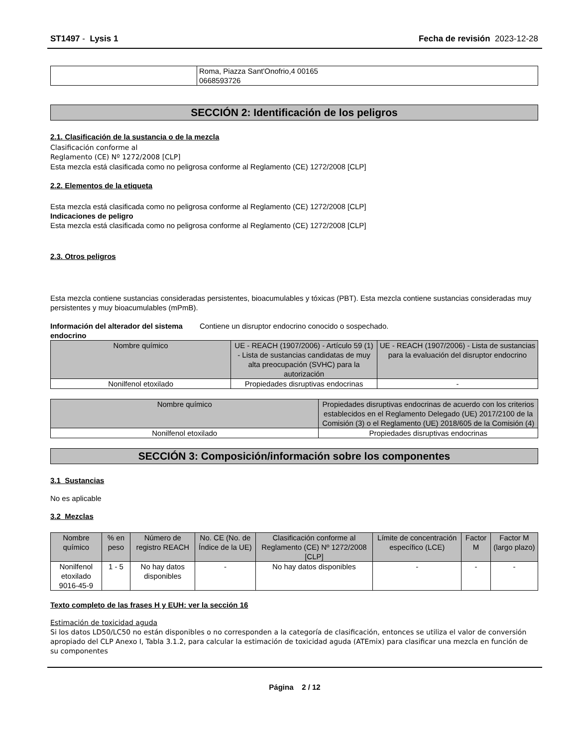ST1497 - Lysis 1 Fecha de revisión 2023-12-28
| | Roma, Piazza Sant'Onofrio,4 00165 0668593726 |
SECCIÓN 2: Identificación de los peligros
2.1. Clasificación de la sustancia o de la mezcla
Clasificación conforme al
Reglamento (CE) Nº 1272/2008 [CLP]
Esta mezcla está clasificada como no peligrosa conforme al Reglamento (CE) 1272/2008 [CLP]
2.2. Elementos de la etiqueta
Esta mezcla está clasificada como no peligrosa conforme al Reglamento (CE) 1272/2008 [CLP]
Indicaciones de peligro
Esta mezcla está clasificada como no peligrosa conforme al Reglamento (CE) 1272/2008 [CLP]
2.3. Otros peligros
Esta mezcla contiene sustancias consideradas persistentes, bioacumulables y tóxicas (PBT). Esta mezcla contiene sustancias consideradas muy persistentes y muy bioacumulables (mPmB).
Información del alterador del sistema endocrino
Contiene un disruptor endocrino conocido o sospechado.
| Nombre químico | UE - REACH (1907/2006) - Artículo 59 (1) - Lista de sustancias candidatas de muy alta preocupación (SVHC) para la autorización | UE - REACH (1907/2006) - Lista de sustancias para la evaluación del disruptor endocrino |
| --- | --- | --- |
| Nonilfenol etoxilado | Propiedades disruptivas endocrinas | - |
| Nombre químico | Propiedades disruptivas endocrinas de acuerdo con los criterios establecidos en el Reglamento Delegado (UE) 2017/2100 de la Comisión (3) o el Reglamento (UE) 2018/605 de la Comisión (4) |
| --- | --- |
| Nonilfenol etoxilado | Propiedades disruptivas endocrinas |
SECCIÓN 3: Composición/información sobre los componentes
3.1 Sustancias
No es aplicable
3.2 Mezclas
| Nombre químico | % en peso | Número de registro REACH | No. CE (No. de Índice de la UE) | Clasificación conforme al Reglamento (CE) Nº 1272/2008 [CLP] | Límite de concentración específico (LCE) | Factor M | Factor M (largo plazo) |
| --- | --- | --- | --- | --- | --- | --- | --- |
| Nonilfenol etoxilado 9016-45-9 | 1 - 5 | No hay datos disponibles | - | No hay datos disponibles | - | - | - |
Texto completo de las frases H y EUH: ver la sección 16
Estimación de toxicidad aguda
Si los datos LD50/LC50 no están disponibles o no corresponden a la categoría de clasificación, entonces se utiliza el valor de conversión apropiado del CLP Anexo I, Tabla 3.1.2, para calcular la estimación de toxicidad aguda (ATEmix) para clasificar una mezcla en función de su componentes
Página 2 / 12